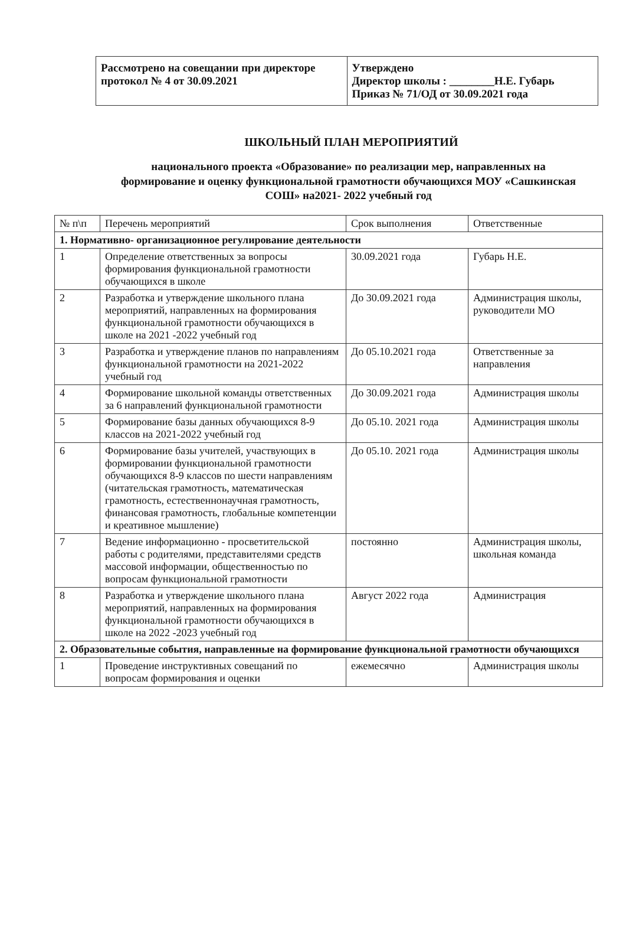Рассмотрено на совещании при директоре протокол № 4 от 30.09.2021
Утверждено
Директор школы : ________Н.Е. Губарь
Приказ № 71/ОД от 30.09.2021 года
ШКОЛЬНЫЙ ПЛАН МЕРОПРИЯТИЙ
национального проекта «Образование» по реализации мер, направленных на формирование и оценку функциональной грамотности обучающихся МОУ «Сашкинская СОШ» на2021- 2022 учебный год
| № п\п | Перечень мероприятий | Срок выполнения | Ответственные |
| --- | --- | --- | --- |
| 1. Нормативно- организационное регулирование деятельности | | | |
| 1 | Определение ответственных за вопросы формирования функциональной грамотности обучающихся в школе | 30.09.2021 года | Губарь Н.Е. |
| 2 | Разработка и утверждение школьного плана мероприятий, направленных на формирования функциональной грамотности обучающихся в школе на 2021 -2022 учебный год | До 30.09.2021 года | Администрация школы, руководители МО |
| 3 | Разработка и утверждение планов по направлениям функциональной грамотности на 2021-2022 учебный год | До 05.10.2021 года | Ответственные за направления |
| 4 | Формирование школьной команды ответственных за 6 направлений функциональной грамотности | До 30.09.2021 года | Администрация школы |
| 5 | Формирование базы данных обучающихся 8-9 классов на 2021-2022 учебный год | До 05.10. 2021 года | Администрация школы |
| 6 | Формирование базы учителей, участвующих в формировании функциональной грамотности обучающихся 8-9 классов по шести направлениям (читательская грамотность, математическая грамотность, естественнонаучная грамотность, финансовая грамотность, глобальные компетенции и креативное мышление) | До 05.10. 2021 года | Администрация школы |
| 7 | Ведение информационно - просветительской работы с родителями, представителями средств массовой информации, общественностью по вопросам функциональной грамотности | постоянно | Администрация школы, школьная команда |
| 8 | Разработка и утверждение школьного плана мероприятий, направленных на формирования функциональной грамотности обучающихся в школе на 2022 -2023 учебный год | Август 2022 года | Администрация |
| 2. Образовательные события, направленные на формирование функциональной грамотности обучающихся | | | |
| 1 | Проведение инструктивных совещаний по вопросам формирования и оценки | ежемесячно | Администрация школы |